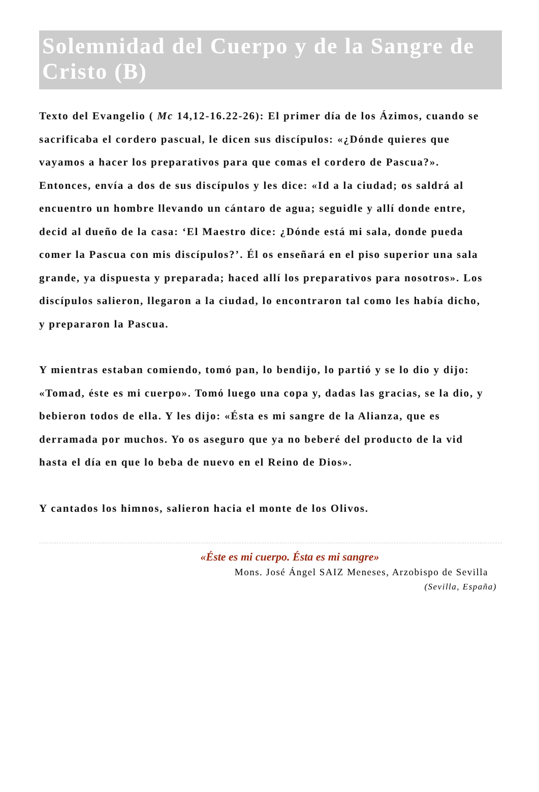Solemnidad del Cuerpo y de la Sangre de Cristo (B)
Texto del Evangelio ( Mc 14,12-16.22-26): El primer día de los Ázimos, cuando se sacrificaba el cordero pascual, le dicen sus discípulos: «¿Dónde quieres que vayamos a hacer los preparativos para que comas el cordero de Pascua?». Entonces, envía a dos de sus discípulos y les dice: «Id a la ciudad; os saldrá al encuentro un hombre llevando un cántaro de agua; seguidle y allí donde entre, decid al dueño de la casa: ‘El Maestro dice: ¿Dónde está mi sala, donde pueda comer la Pascua con mis discípulos?’. Él os enseñará en el piso superior una sala grande, ya dispuesta y preparada; haced allí los preparativos para nosotros». Los discípulos salieron, llegaron a la ciudad, lo encontraron tal como les había dicho, y prepararon la Pascua.
Y mientras estaban comiendo, tomó pan, lo bendijo, lo partió y se lo dio y dijo: «Tomad, éste es mi cuerpo». Tomó luego una copa y, dadas las gracias, se la dio, y bebieron todos de ella. Y les dijo: «Ésta es mi sangre de la Alianza, que es derramada por muchos. Yo os aseguro que ya no beberé del producto de la vid hasta el día en que lo beba de nuevo en el Reino de Dios».
Y cantados los himnos, salieron hacia el monte de los Olivos.
«Éste es mi cuerpo. Ésta es mi sangre»
Mons. José Ángel SAIZ Meneses, Arzobispo de Sevilla
(Sevilla, España)